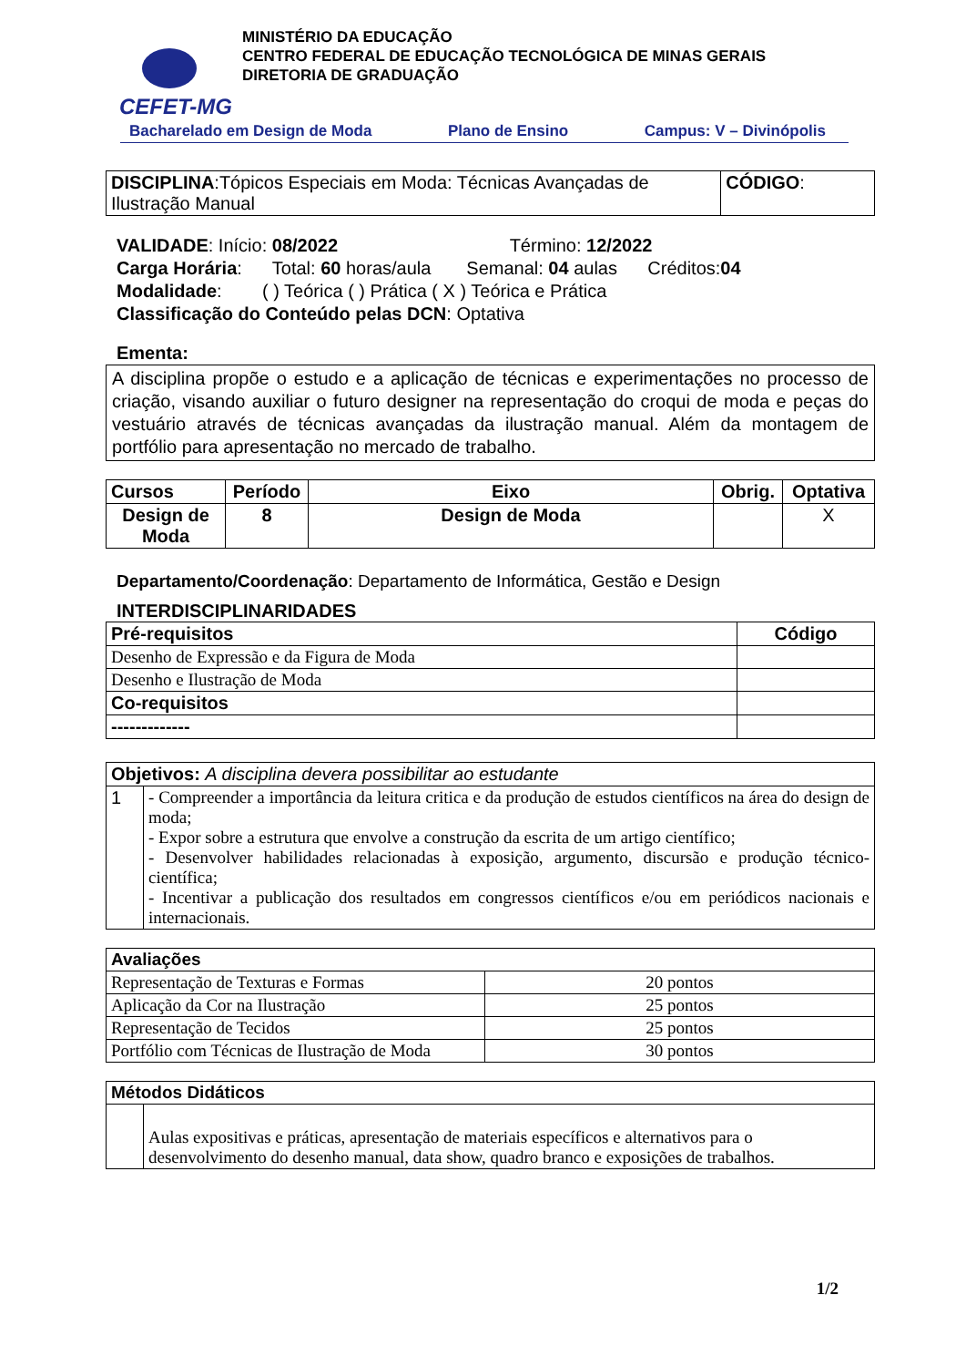CEFET-MG
MINISTÉRIO DA EDUCAÇÃO
CENTRO FEDERAL DE EDUCAÇÃO TECNOLÓGICA DE MINAS GERAIS
DIRETORIA DE GRADUAÇÃO
Bacharelado em Design de Moda Plano de Ensino Campus: V – Divinópolis
| DISCIPLINA :Tópicos Especiais em Moda: Técnicas Avançadas de Ilustração Manual | CÓDIGO : |
VALIDADE: Início: 08/2022 Término: 12/2022
Carga Horária: Total: 60 horas/aula Semanal: 04 aulas Créditos:04
Modalidade: ( ) Teórica ( ) Prática ( X ) Teórica e Prática
Classificação do Conteúdo pelas DCN: Optativa
Ementa:
A disciplina propõe o estudo e a aplicação de técnicas e experimentações no processo de criação, visando auxiliar o futuro designer na representação do croqui de moda e peças do vestuário através de técnicas avançadas da ilustração manual. Além da montagem de portfólio para apresentação no mercado de trabalho.
| Cursos | Período | Eixo | Obrig. | Optativa |
| --- | --- | --- | --- | --- |
| Design de Moda | 8 | Design de Moda | | X |
Departamento/Coordenação: Departamento de Informática, Gestão e Design
INTERDISCIPLINARIDADES
| Pré-requisitos | Código |
| --- | --- |
| Desenho de Expressão e da Figura de Moda | |
| Desenho e Ilustração de Moda | |
| Co-requisitos | |
| ------------- | |
| Objetivos: A disciplina devera possibilitar ao estudante | |
| 1 | - Compreender a importância da leitura critica e da produção de estudos científicos na área do design de moda; - Expor sobre a estrutura que envolve a construção da escrita de um artigo científico; - Desenvolver habilidades relacionadas à exposição, argumento, discursão e produção técnico-científica; - Incentivar a publicação dos resultados em congressos científicos e/ou em periódicos nacionais e internacionais. |
| Avaliações | |
| Representação de Texturas e Formas | 20 pontos |
| Aplicação da Cor na Ilustração | 25 pontos |
| Representação de Tecidos | 25 pontos |
| Portfólio com Técnicas de Ilustração de Moda | 30 pontos |
| Métodos Didáticos | |
| | Aulas expositivas e práticas, apresentação de materiais específicos e alternativos para o desenvolvimento do desenho manual, data show, quadro branco e exposições de trabalhos. |
1/2